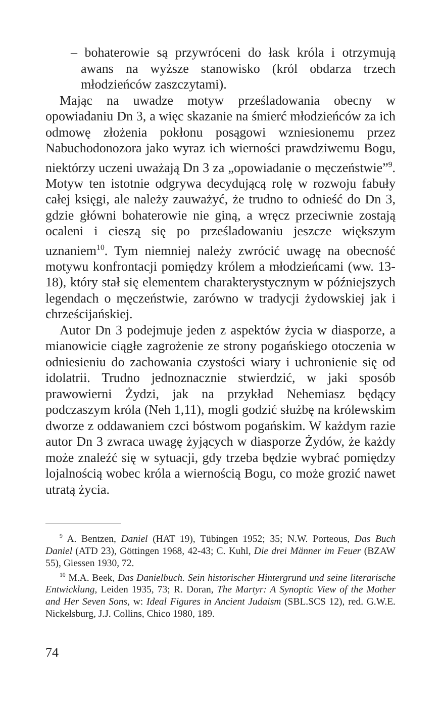– bohaterowie są przywróceni do łask króla i otrzymują awans na wyższe stanowisko (król obdarza trzech młodzieńców zaszczytami).
Mając na uwadze motyw prześladowania obecny w opowiadaniu Dn 3, a więc skazanie na śmierć młodzieńców za ich odmowę złożenia pokłonu posągowi wzniesionemu przez Nabuchodonozora jako wyraz ich wierności prawdziwemu Bogu, niektórzy uczeni uważają Dn 3 za „opowiadanie o męczeństwie”<sup>9</sup>. Motyw ten istotnie odgrywa decydującą rolę w rozwoju fabuły całej księgi, ale należy zauważyć, że trudno to odnieść do Dn 3, gdzie główni bohaterowie nie giną, a wręcz przeciwnie zostają ocaleni i cieszą się po prześladowaniu jeszcze większym uznaniem<sup>10</sup>. Tym niemniej należy zwrócić uwagę na obecność motywu konfrontacji pomiędzy królem a młodzieńcami (ww. 13-18), który stał się elementem charakterystycznym w późniejszych legendach o męczeństwie, zarówno w tradycji żydowskiej jak i chrześcijańskiej.
Autor Dn 3 podejmuje jeden z aspektów życia w diasporze, a mianowicie ciągłe zagrożenie ze strony pogańskiego otoczenia w odniesieniu do zachowania czystości wiary i uchronienie się od idolatrii. Trudno jednoznacznie stwierdzić, w jaki sposób prawowierni Żydzi, jak na przykład Nehemiasz będący podczaszym króla (Neh 1,11), mogli godzić służbę na królewskim dworze z oddawaniem czci bóstwom pogańskim. W każdym razie autor Dn 3 zwraca uwagę żyjących w diasporze Żydów, że każdy może znaleźć się w sytuacji, gdy trzeba będzie wybrać pomiędzy lojalnością wobec króla a wiernością Bogu, co może grozić nawet utratą życia.
<sup>9</sup> A. Bentzen, Daniel (HAT 19), Tübingen 1952; 35; N.W. Porteous, Das Buch Daniel (ATD 23), Göttingen 1968, 42-43; C. Kuhl, Die drei Männer im Feuer (BZAW 55), Giessen 1930, 72.
<sup>10</sup> M.A. Beek, Das Danielbuch. Sein historischer Hintergrund und seine literarische Entwicklung, Leiden 1935, 73; R. Doran, The Martyr: A Synoptic View of the Mother and Her Seven Sons, w: Ideal Figures in Ancient Judaism (SBL.SCS 12), red. G.W.E. Nickelsburg, J.J. Collins, Chico 1980, 189.
74